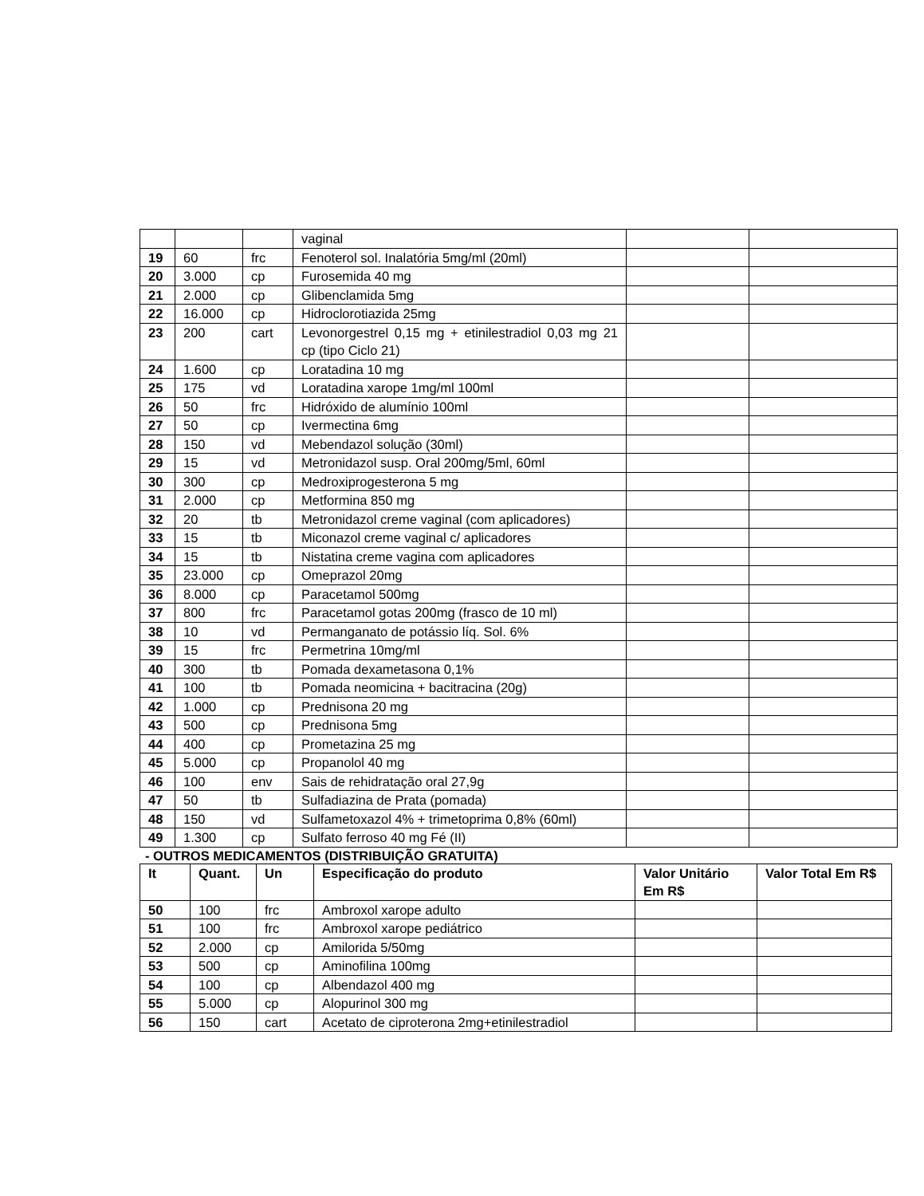| | | | vaginal | | |
| 19 | 60 | frc | Fenoterol sol. Inalatória 5mg/ml (20ml) | | |
| 20 | 3.000 | cp | Furosemida 40 mg | | |
| 21 | 2.000 | cp | Glibenclamida 5mg | | |
| 22 | 16.000 | cp | Hidroclorotiazida 25mg | | |
| 23 | 200 | cart | Levonorgestrel 0,15 mg + etinilestradiol 0,03 mg 21 cp (tipo Ciclo 21) | | |
| 24 | 1.600 | cp | Loratadina 10 mg | | |
| 25 | 175 | vd | Loratadina xarope 1mg/ml 100ml | | |
| 26 | 50 | frc | Hidróxido de alumínio 100ml | | |
| 27 | 50 | cp | Ivermectina 6mg | | |
| 28 | 150 | vd | Mebendazol solução (30ml) | | |
| 29 | 15 | vd | Metronidazol susp. Oral 200mg/5ml, 60ml | | |
| 30 | 300 | cp | Medroxiprogesterona 5 mg | | |
| 31 | 2.000 | cp | Metformina 850 mg | | |
| 32 | 20 | tb | Metronidazol creme vaginal (com aplicadores) | | |
| 33 | 15 | tb | Miconazol creme vaginal c/ aplicadores | | |
| 34 | 15 | tb | Nistatina creme vagina com aplicadores | | |
| 35 | 23.000 | cp | Omeprazol 20mg | | |
| 36 | 8.000 | cp | Paracetamol 500mg | | |
| 37 | 800 | frc | Paracetamol gotas 200mg (frasco de 10 ml) | | |
| 38 | 10 | vd | Permanganato de potássio líq. Sol. 6% | | |
| 39 | 15 | frc | Permetrina 10mg/ml | | |
| 40 | 300 | tb | Pomada dexametasona 0,1% | | |
| 41 | 100 | tb | Pomada neomicina + bacitracina (20g) | | |
| 42 | 1.000 | cp | Prednisona 20 mg | | |
| 43 | 500 | cp | Prednisona 5mg | | |
| 44 | 400 | cp | Prometazina 25 mg | | |
| 45 | 5.000 | cp | Propanolol 40 mg | | |
| 46 | 100 | env | Sais de rehidratação oral 27,9g | | |
| 47 | 50 | tb | Sulfadiazina de Prata (pomada) | | |
| 48 | 150 | vd | Sulfametoxazol 4% + trimetoprima 0,8% (60ml) | | |
| 49 | 1.300 | cp | Sulfato ferroso 40 mg Fé (II) | | |
- OUTROS MEDICAMENTOS (DISTRIBUIÇÃO GRATUITA)
| It | Quant. | Un | Especificação do produto | Valor Unitário Em R$ | Valor Total Em R$ |
| --- | --- | --- | --- | --- | --- |
| 50 | 100 | frc | Ambroxol xarope adulto | | |
| 51 | 100 | frc | Ambroxol xarope pediátrico | | |
| 52 | 2.000 | cp | Amilorida 5/50mg | | |
| 53 | 500 | cp | Aminofilina 100mg | | |
| 54 | 100 | cp | Albendazol 400 mg | | |
| 55 | 5.000 | cp | Alopurinol 300 mg | | |
| 56 | 150 | cart | Acetato de ciproterona 2mg+etinilestradiol | | |